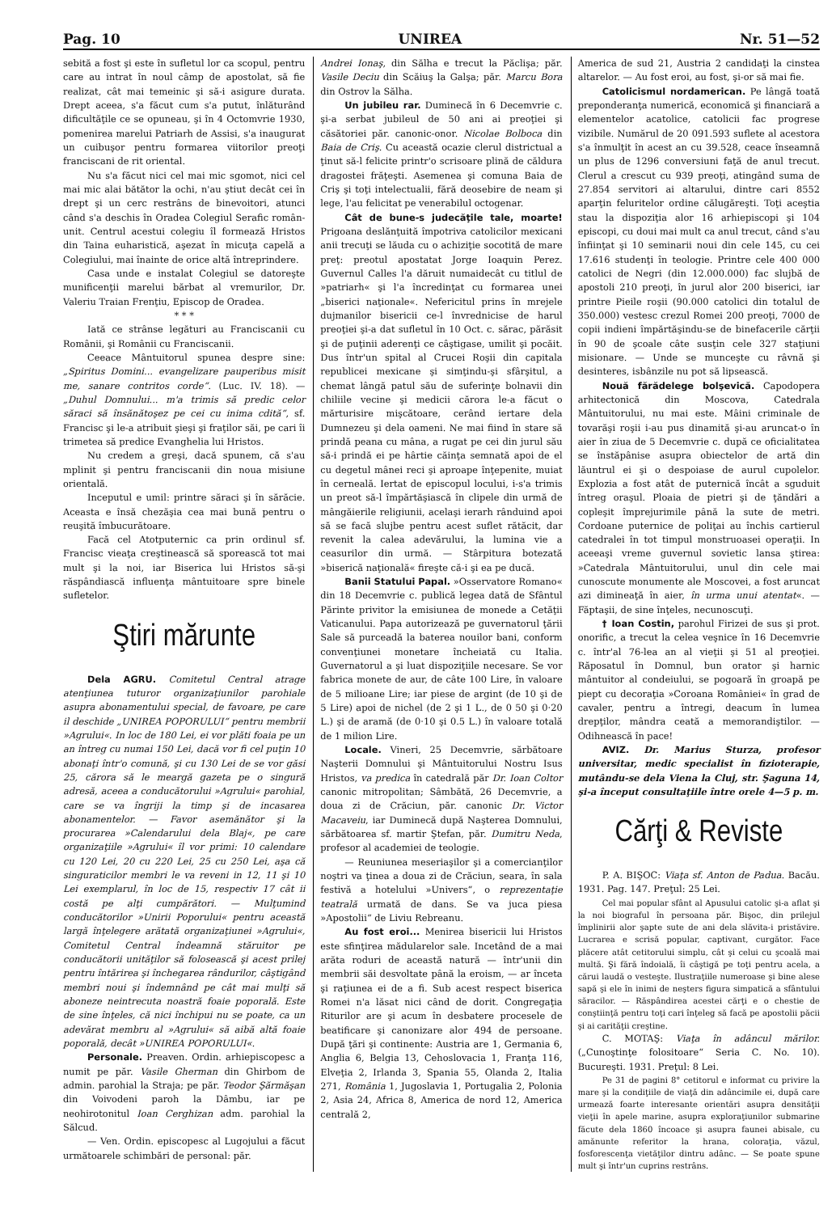Pag. 10 UNIREA Nr. 51—52
sebită a fost şi este în sufletul lor ca scopul, pentru care au intrat în noul câmp de apostolat, să fie realizat, cât mai temeinic şi să-i asigure durata. Drept aceea, s'a făcut cum s'a putut, înlăturând dificultăţile ce se opuneau, şi în 4 Octomvrie 1930, pomenirea marelui Patriarh de Assisi, s'a inaugurat un cuibuşor pentru formarea viitorilor preoţi franciscani de rit oriental.
Nu s'a făcut nici cel mai mic sgomot, nici cel mai mic alai bătător la ochi, n'au ştiut decât cei în drept şi un cerc restrâns de binevoitori, atunci când s'a deschis în Oradea Colegiul Serafic român-unit. Centrul acestui colegiu îl formează Hristos din Taina euharistică, aşezat în micuţa capelă a Colegiului, mai înainte de orice altă întreprindere.
Casa unde e instalat Colegiul se datoreşte munificenţii marelui bărbat al vremurilor, Dr. Valeriu Traian Frenţiu, Episcop de Oradea.
* * *
Iată ce strânse legături au Franciscanii cu Românii, şi Românii cu Franciscanii.
Ceeace Mântuitorul spunea despre sine: „Spiritus Domini... evangelizare pauperibus misit me, sanare contritos corde“. (Luc. IV. 18). — „Duhul Domnului... m'a trimis să predic celor săraci să însănătoşez pe cei cu inima cdită“, sf. Francisc şi le-a atribuit şieşi şi fraţilor săi, pe cari îi trimetea să predice Evanghelia lui Hristos.
Nu credem a greşi, dacă spunem, că s'au mplinit şi pentru franciscanii din noua misiune orientală.
Inceputul e umil: printre săraci şi în sărăcie. Aceasta e însă chezăşia cea mai bună pentru o reuşită îmbucurătoare.
Facă cel Atotputernic ca prin ordinul sf. Francisc vieaţa creştinească să sporească tot mai mult şi la noi, iar Biserica lui Hristos să-şi răspândiască influenţa mântuitoare spre binele sufletelor.
Ştiri mărunte
Dela AGRU. Comitetul Central atrage atenţiunea tuturor organizaţiunilor parohiale asupra abonamentului special, de favoare, pe care il deschide „UNIREA POPORULUI“ pentru membrii »Agrului«. In loc de 180 Lei, ei vor plăti foaia pe un an întreg cu numai 150 Lei, dacă vor fi cel puţin 10 abonaţi într'o comună, şi cu 130 Lei de se vor găsi 25, cărora să le meargă gazeta pe o singură adresă, aceea a conducătorului »Agrului« parohial, care se va îngriji la timp şi de incasarea abonamentelor. — Favor asemănător şi la procurarea »Calendarului dela Blaj«, pe care organizaţiile »Agrului« îl vor primi: 10 calendare cu 120 Lei, 20 cu 220 Lei, 25 cu 250 Lei, aşa că singuraticilor membri le va reveni in 12, 11 şi 10 Lei exemplarul, în loc de 15, respectiv 17 cât ii costă pe alţi cumpărători. — Mulţumind conducătorilor »Unirii Poporului« pentru această largă înţelegere arătată organizaţiunei »Agrului«, Comitetul Central îndeamnă stăruitor pe conducătorii unităţilor să folosească şi acest prilej pentru întărirea şi închegarea rândurilor, câştigând membri noui şi îndemnând pe cât mai mulţi să aboneze neintrecuta noastră foaie poporală. Este de sine înţeles, că nici închipui nu se poate, ca un adevărat membru al »Agrului« să aibă altă foaie poporală, decât »UNIREA POPORULUI«.
Personale. Preaven. Ordin. arhiepiscopesc a numit pe păr. Vasile Gherman din Ghirbom de admin. parohial la Straja; pe păr. Teodor Şărmăşan din Voivodeni paroh la Dâmbu, iar pe neohirotonitul Ioan Cerghizan adm. parohial la Sălcud.
— Ven. Ordin. episcopesc al Lugojului a făcut următoarele schimbări de personal: păr.
Andrei Ionaş, din Sălha e trecut la Păclişa; păr. Vasile Deciu din Scăiuş la Galşa; păr. Marcu Bora din Ostrov la Sălha.
Un jubileu rar. Duminecă în 6 Decemvrie c. şi-a serbat jubileul de 50 ani ai preoţiei şi căsătoriei păr. canonic-onor. Nicolae Bolboca din Baia de Criş. Cu această ocazie clerul districtual a ţinut să-l felicite printr'o scrisoare plină de căldura dragostei frăţeşti. Asemenea şi comuna Baia de Criş şi toţi intelectualii, fără deosebire de neam şi lege, l'au felicitat pe venerabilul octogenar.
Cât de bune-s judecăţile tale, moarte! Prigoana deslănţuită împotriva catolicilor mexicani anii trecuţi se lăuda cu o achiziţie socotită de mare preţ: preotul apostatat Jorge Ioaquin Perez. Guvernul Calles l'a dăruit numaidecât cu titlul de »patriarh« şi l'a încredinţat cu formarea unei „biserici naţionale«. Nefericitul prins în mrejele dujmanilor bisericii ce-l învrednicise de harul preoţiei şi-a dat sufletul în 10 Oct. c. sărac, părăsit şi de puţinii aderenţi ce câştigase, umilit şi pocăit. Dus într'un spital al Crucei Roşii din capitala republicei mexicane şi simţindu-şi sfârşitul, a chemat lângă patul său de suferinţe bolnavii din chiliile vecine şi medicii cărora le-a făcut o mărturisire mişcătoare, cerând iertare dela Dumnezeu şi dela oameni. Ne mai fiind în stare să prindă peana cu mâna, a rugat pe cei din jurul său să-i prindă ei pe hârtie căinţa semnată apoi de el cu degetul mânei reci şi aproape înţepenite, muiat în cerneală. Iertat de episcopul locului, i-s'a trimis un preot să-l împărtăşiască în clipele din urmă de mângăierile religiunii, acelaşi ierarh rânduind apoi să se facă slujbe pentru acest suflet rătăcit, dar revenit la calea adevărului, la lumina vie a ceasurilor din urmă. — Stârpitura botezată »biserică naţională« fireşte că-i şi ea pe ducă.
Banii Statului Papal. »Osservatore Romano« din 18 Decemvrie c. publică legea dată de Sfântul Părinte privitor la emisiunea de monede a Cetăţii Vaticanului. Papa autorizează pe guvernatorul ţării Sale să purceadă la baterea nouilor bani, conform convenţiunei monetare încheiată cu Italia. Guvernatorul a şi luat dispoziţiile necesare. Se vor fabrica monete de aur, de câte 100 Lire, în valoare de 5 milioane Lire; iar piese de argint (de 10 şi de 5 Lire) apoi de nichel (de 2 şi 1 L., de 0 50 şi 0·20 L.) şi de aramă (de 0·10 şi 0.5 L.) în valoare totală de 1 milion Lire.
Locale. Vineri, 25 Decemvrie, sărbătoare Naşterii Domnului şi Mântuitorului Nostru Isus Hristos, va predica în catedrală păr Dr. Ioan Coltor canonic mitropolitan; Sâmbătă, 26 Decemvrie, a doua zi de Crăciun, păr. canonic Dr. Victor Macaveiu, iar Duminecă după Naşterea Domnului, sărbătoarea sf. martir Ştefan, păr. Dumitru Neda, profesor al academiei de teologie.
— Reuniunea meseriaşilor şi a comercianţilor noştri va ţinea a doua zi de Crăciun, seara, în sala festivă a hotelului »Univers“, o reprezentaţie teatrală urmată de dans. Se va juca piesa »Apostolii“ de Liviu Rebreanu.
Au fost eroi... Menirea bisericii lui Hristos este sfinţirea mădularelor sale. Incetând de a mai arăta roduri de această natură — într'unii din membrii săi desvoltate până la eroism, — ar înceta şi raţiunea ei de a fi. Sub acest respect biserica Romei n'a lăsat nici când de dorit. Congregaţia Riturilor are şi acum în desbatere procesele de beatificare şi canonizare alor 494 de persoane. După ţări şi continente: Austria are 1, Germania 6, Anglia 6, Belgia 13, Cehoslovacia 1, Franţa 116, Elveţia 2, Irlanda 3, Spania 55, Olanda 2, Italia 271, România 1, Jugoslavia 1, Portugalia 2, Polonia 2, Asia 24, Africa 8, America de nord 12, America centrală 2,
America de sud 21, Austria 2 candidaţi la cinstea altarelor. — Au fost eroi, au fost, şi-or să mai fie.
Catolicismul nordamerican. Pe lângă toată preponderanţa numerică, economică şi financiară a elementelor acatolice, catolicii fac progrese vizibile. Numărul de 20 091.593 suflete al acestora s'a înmulţit în acest an cu 39.528, ceace înseamnă un plus de 1296 conversiuni faţă de anul trecut. Clerul a crescut cu 939 preoţi, atingând suma de 27.854 servitori ai altarului, dintre cari 8552 aparţin feluritelor ordine călugăreşti. Toţi aceştia stau la dispoziţia alor 16 arhiepiscopi şi 104 episcopi, cu doui mai mult ca anul trecut, când s'au înfiinţat şi 10 seminarii noui din cele 145, cu cei 17.616 studenţi în teologie. Printre cele 400 000 catolici de Negri (din 12.000.000) fac slujbă de apostoli 210 preoţi, în jurul alor 200 biserici, iar printre Pieile roşii (90.000 catolici din totalul de 350.000) vestesc crezul Romei 200 preoţi, 7000 de copii indieni împărtăşindu-se de binefacerile cărţii în 90 de şcoale câte susţin cele 327 staţiuni misionare. — Unde se munceşte cu râvnă şi desinteres, isbânzile nu pot să lipsească.
Nouă fărădelege bolşevică. Capodopera arhitectonică din Moscova, Catedrala Mântuitorului, nu mai este. Mâini criminale de tovarăşi roşii i-au pus dinamită şi-au aruncat-o în aier în ziua de 5 Decemvrie c. după ce oficialitatea se înstăpânise asupra obiectelor de artă din lăuntrul ei şi o despoiase de aurul cupolelor. Explozia a fost atât de puternică încât a sguduit întreg oraşul. Ploaia de pietri şi de ţăndări a copleşit împrejurimile până la sute de metri. Cordoane puternice de poliţai au închis cartierul catedralei în tot timpul monstruoasei operaţii. In aceeaşi vreme guvernul sovietic lansa ştirea: »Catedrala Mântuitorului, unul din cele mai cunoscute monumente ale Moscovei, a fost aruncat azi dimineaţă în aier, în urma unui atentat«. — Făptaşii, de sine înţeles, necunoscuţi.
† Ioan Costin, parohul Firizei de sus şi prot. onorific, a trecut la celea veşnice în 16 Decemvrie c. într'al 76-lea an al vieţii şi 51 al preoţiei. Răposatul în Domnul, bun orator şi harnic mântuitor al condeiului, se pogoară în groapă pe piept cu decoraţia »Coroana României« în grad de cavaler, pentru a întregi, deacum în lumea drepţilor, mândra ceată a memorandiştilor. — Odihnească în pace!
AVIZ. Dr. Marius Sturza, profesor universitar, medic specialist în fizioterapie, mutându-se dela Viena la Cluj, str. Şaguna 14, şi-a început consultaţiile între orele 4—5 p. m.
Cărţi & Reviste
P. A. BIŞOC: Viaţa sf. Anton de Padua. Bacău. 1931. Pag. 147. Preţul: 25 Lei.
Cel mai popular sfânt al Apusului catolic şi-a aflat şi la noi biograful în persoana păr. Bişoc, din prilejul împlinirii alor şapte sute de ani dela slăvita-i pristăvire. Lucrarea e scrisă popular, captivant, curgător. Face plăcere atât cetitorului simplu, cât şi celui cu şcoală mai multă. Şi fără îndoială, îi câştigă pe toţi pentru acela, a cărui laudă o vesteşte. Ilustraţiile numeroase şi bine alese sapă şi ele în inimi de neşters figura simpatică a sfântului săracilor. — Răspândirea acestei cărţi e o chestie de conştiinţă pentru toţi cari înţeleg să facă pe apostolii păcii şi ai carităţii creştine.
C. MOTAŞ: Viaţa în adâncul mărilor. („Cunoştinţe folositoare“ Seria C. No. 10). Bucureşti. 1931. Preţul: 8 Lei.
Pe 31 de pagini 8° cetitorul e informat cu privire la mare şi la condiţiile de viaţă din adâncimile ei, după care urmează foarte interesante orientări asupra densităţii vieţii în apele marine, asupra exploraţiunilor submarine făcute dela 1860 încoace şi asupra faunei abisale, cu amănunte referitor la hrana, coloraţia, văzul, fosforescenţa vietăţilor dintru adânc. — Se poate spune mult şi într'un cuprins restrâns.